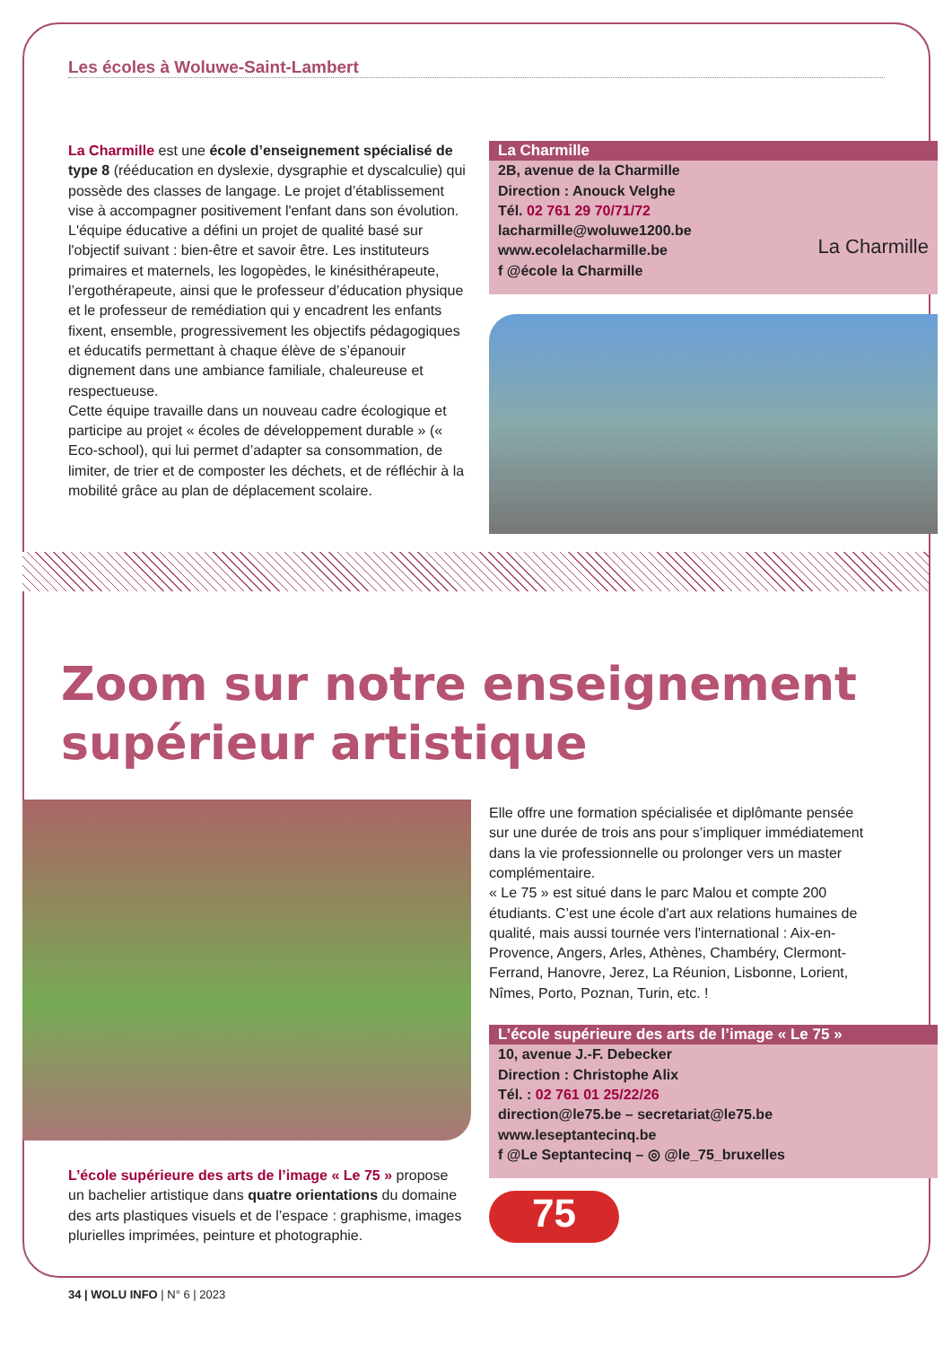Les écoles à Woluwe-Saint-Lambert
La Charmille est une école d’enseignement spécialisé de type 8 (rééducation en dyslexie, dysgraphie et dyscalculie) qui possède des classes de langage. Le projet d’établissement vise à accompagner positivement l'enfant dans son évolution. L'équipe éducative a défini un projet de qualité basé sur l'objectif suivant : bien-être et savoir être. Les instituteurs primaires et maternels, les logopèdes, le kinésithérapeute, l’ergothérapeute, ainsi que le professeur d’éducation physique et le professeur de remédiation qui y encadrent les enfants fixent, ensemble, progressivement les objectifs pédagogiques et éducatifs permettant à chaque élève de s’épanouir dignement dans une ambiance familiale, chaleureuse et respectueuse.
Cette équipe travaille dans un nouveau cadre écologique et participe au projet « écoles de développement durable » (« Eco-school), qui lui permet d’adapter sa consommation, de limiter, de trier et de composter les déchets, et de réfléchir à la mobilité grâce au plan de déplacement scolaire.
La Charmille
2B, avenue de la Charmille
Direction : Anouck Velghe
Tél. 02 761 29 70/71/72
lacharmille@woluwe1200.be
www.ecolelacharmille.be
f @école la Charmille
La Charmille
Zoom sur notre enseignement supérieur artistique
L’école supérieure des arts de l’image « Le 75 » propose un bachelier artistique dans quatre orientations du domaine des arts plastiques visuels et de l’espace : graphisme, images plurielles imprimées, peinture et photographie.
Elle offre une formation spécialisée et diplômante pensée sur une durée de trois ans pour s’impliquer immédiatement dans la vie professionnelle ou prolonger vers un master complémentaire.
« Le 75 » est situé dans le parc Malou et compte 200 étudiants. C’est une école d'art aux relations humaines de qualité, mais aussi tournée vers l'international : Aix-en-Provence, Angers, Arles, Athènes, Chambéry, Clermont-Ferrand, Hanovre, Jerez, La Réunion, Lisbonne, Lorient, Nîmes, Porto, Poznan, Turin, etc. !
L’école supérieure des arts de l’image « Le 75 »
10, avenue J.-F. Debecker
Direction : Christophe Alix
Tél. : 02 761 01 25/22/26
direction@le75.be – secretariat@le75.be
www.leseptantecinq.be
f @Le Septantecinq – ◎ @le_75_bruxelles
75
34 | WOLU INFO | N° 6 | 2023